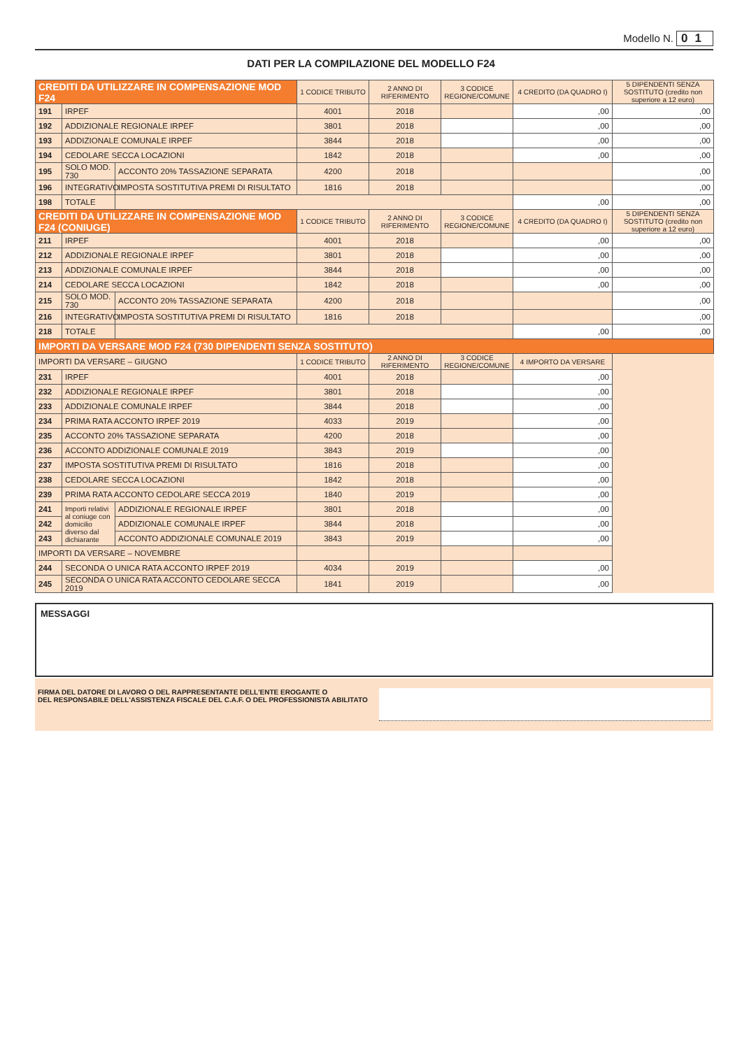Modello N. 01
DATI PER LA COMPILAZIONE DEL MODELLO F24
| CREDITI DA UTILIZZARE IN COMPENSAZIONE MOD F24 | | | 1 CODICE TRIBUTO | 2 ANNO DI RIFERIMENTO | 3 CODICE REGIONE/COMUNE | 4 CREDITO (DA QUADRO I) | 5 DIPENDENTI SENZA SOSTITUTO (credito non superiore a 12 euro) |
| --- | --- | --- | --- | --- | --- | --- | --- |
| 191 | IRPEF | | 4001 | 2018 | | ,00 | ,00 |
| 192 | ADDIZIONALE REGIONALE IRPEF | | 3801 | 2018 | | ,00 | ,00 |
| 193 | ADDIZIONALE COMUNALE IRPEF | | 3844 | 2018 | | ,00 | ,00 |
| 194 | CEDOLARE SECCA LOCAZIONI | | 1842 | 2018 | | ,00 | ,00 |
| 195 | SOLO MOD. 730 | ACCONTO 20% TASSAZIONE SEPARATA | 4200 | 2018 | | | ,00 |
| 196 | INTEGRATIVO | IMPOSTA SOSTITUTIVA PREMI DI RISULTATO | 1816 | 2018 | | | ,00 |
| 198 | TOTALE | | | | | ,00 | ,00 |
| CREDITI DA UTILIZZARE IN COMPENSAZIONE MOD F24 (CONIUGE) | | | 1 CODICE TRIBUTO | 2 ANNO DI RIFERIMENTO | 3 CODICE REGIONE/COMUNE | 4 CREDITO (DA QUADRO I) | 5 DIPENDENTI SENZA SOSTITUTO (credito non superiore a 12 euro) |
| 211 | IRPEF | | 4001 | 2018 | | ,00 | ,00 |
| 212 | ADDIZIONALE REGIONALE IRPEF | | 3801 | 2018 | | ,00 | ,00 |
| 213 | ADDIZIONALE COMUNALE IRPEF | | 3844 | 2018 | | ,00 | ,00 |
| 214 | CEDOLARE SECCA LOCAZIONI | | 1842 | 2018 | | ,00 | ,00 |
| 215 | SOLO MOD. 730 | ACCONTO 20% TASSAZIONE SEPARATA | 4200 | 2018 | | | ,00 |
| 216 | INTEGRATIVO | IMPOSTA SOSTITUTIVA PREMI DI RISULTATO | 1816 | 2018 | | | ,00 |
| 218 | TOTALE | | | | | ,00 | ,00 |
| IMPORTI DA VERSARE MOD F24 (730 DIPENDENTI SENZA SOSTITUTO) | | | | | | | |
| IMPORTI DA VERSARE – GIUGNO | | | 1 CODICE TRIBUTO | 2 ANNO DI RIFERIMENTO | 3 CODICE REGIONE/COMUNE | 4 IMPORTO DA VERSARE | |
| 231 | IRPEF | | 4001 | 2018 | | ,00 | |
| 232 | ADDIZIONALE REGIONALE IRPEF | | 3801 | 2018 | | ,00 | |
| 233 | ADDIZIONALE COMUNALE IRPEF | | 3844 | 2018 | | ,00 | |
| 234 | PRIMA RATA ACCONTO IRPEF 2019 | | 4033 | 2019 | | ,00 | |
| 235 | ACCONTO 20% TASSAZIONE SEPARATA | | 4200 | 2018 | | ,00 | |
| 236 | ACCONTO ADDIZIONALE COMUNALE 2019 | | 3843 | 2019 | | ,00 | |
| 237 | IMPOSTA SOSTITUTIVA PREMI DI RISULTATO | | 1816 | 2018 | | ,00 | |
| 238 | CEDOLARE SECCA LOCAZIONI | | 1842 | 2018 | | ,00 | |
| 239 | PRIMA RATA ACCONTO CEDOLARE SECCA 2019 | | 1840 | 2019 | | ,00 | |
| 241 | Importi relativi al coniuge con domicilio diverso dal dichiarante | ADDIZIONALE REGIONALE IRPEF | 3801 | 2018 | | ,00 | |
| 242 | | ADDIZIONALE COMUNALE IRPEF | 3844 | 2018 | | ,00 | |
| 243 | | ACCONTO ADDIZIONALE COMUNALE 2019 | 3843 | 2019 | | ,00 | |
| IMPORTI DA VERSARE – NOVEMBRE | | | | | | | |
| 244 | SECONDA O UNICA RATA ACCONTO IRPEF 2019 | | 4034 | 2019 | | ,00 | |
| 245 | SECONDA O UNICA RATA ACCONTO CEDOLARE SECCA 2019 | | 1841 | 2019 | | ,00 | |
DICHIARANTE CONIUGE
MESSAGGI
FIRMA DEL DATORE DI LAVORO O DEL RAPPRESENTANTE DELL'ENTE EROGANTE O
DEL RESPONSABILE DELL'ASSISTENZA FISCALE DEL C.A.F. O DEL PROFESSIONISTA ABILITATO